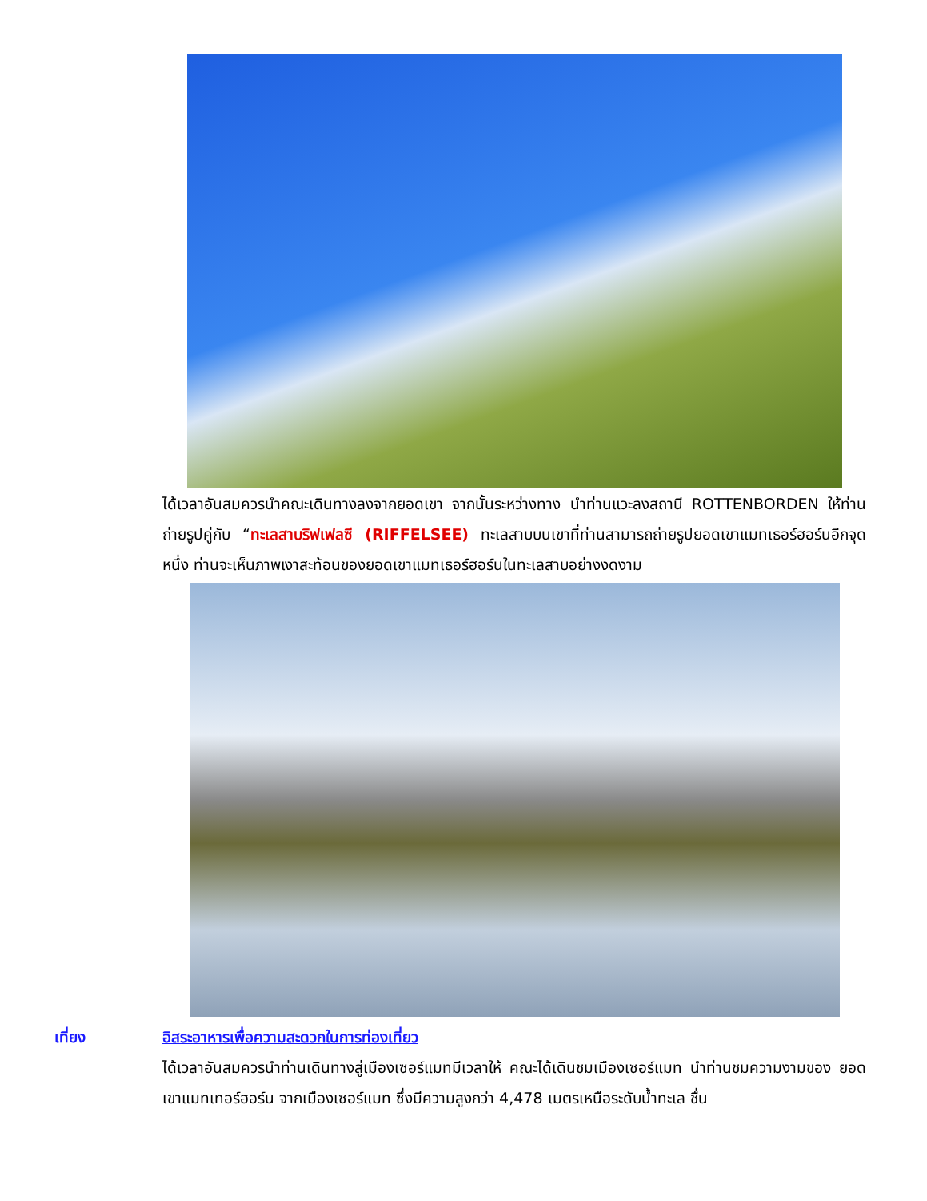ได้เวลาอันสมควรนำคณะเดินทางลงจากยอดเขา จากนั้นระหว่างทาง นำท่านแวะลงสถานี ROTTENBORDEN ให้ท่านถ่ายรูปคู่กับ “ทะเลสาบริฟเฟลซี (RIFFELSEE) ทะเลสาบบนเขาที่ท่านสามารถถ่ายรูปยอดเขาแมทเธอร์ฮอร์นอีกจุดหนึ่ง ท่านจะเห็นภาพเงาสะท้อนของยอดเขาแมทเธอร์ฮอร์นในทะเลสาบอย่างงดงาม
เที่ยง อิสระอาหารเพื่อความสะดวกในการท่องเที่ยว
ได้เวลาอันสมควรนำท่านเดินทางสู่เมืองเซอร์แมทมีเวลาให้ คณะได้เดินชมเมืองเซอร์แมท นำท่านชมความงามของ ยอดเขาแมทเทอร์ฮอร์น จากเมืองเซอร์แมท ซึ่งมีความสูงกว่า 4,478 เมตรเหนือระดับน้ำทะเล ชื่น